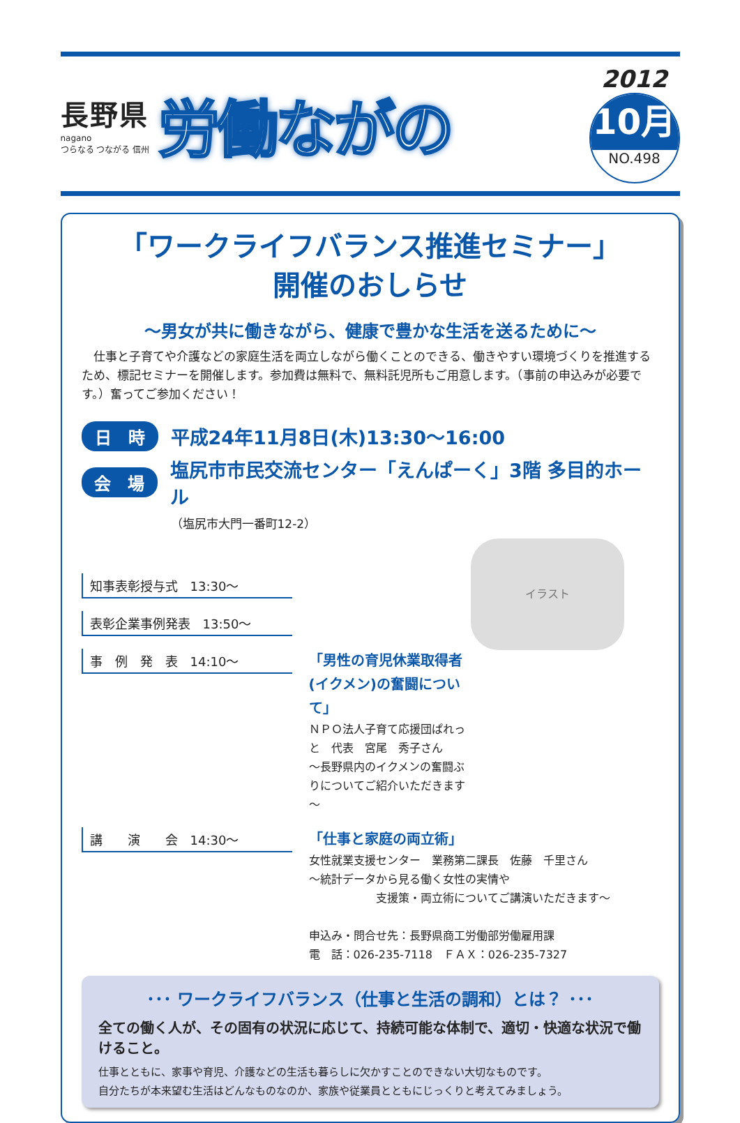長野県
nagano
つらなる つながる 信州
労働ながの
2012
10月
NO.498
「ワークライフバランス推進セミナー」
開催のおしらせ
～男女が共に働きながら、健康で豊かな生活を送るために～
　仕事と子育てや介護などの家庭生活を両立しながら働くことのできる、働きやすい環境づくりを推進するため、標記セミナーを開催します。参加費は無料で、無料託児所もご用意します。（事前の申込みが必要です。）奮ってご参加ください！
日　時 平成24年11月8日(木)13:30～16:00
会　場 塩尻市市民交流センター「えんぱーく」3階 多目的ホール
（塩尻市大門一番町12-2）
イラスト
知事表彰授与式　13:30～
表彰企業事例発表　13:50～
事　例　発　表　14:10～
「男性の育児休業取得者(イクメン)の奮闘について」
ＮＰＯ法人子育て応援団ぱれっと　代表　宮尾　秀子さん
～長野県内のイクメンの奮闘ぶりについてご紹介いただきます～
講　　演　　会　14:30～
「仕事と家庭の両立術」
女性就業支援センター　業務第二課長　佐藤　千里さん
～統計データから見る働く女性の実情や
　　　　　　支援策・両立術についてご講演いただきます～
申込み・問合せ先：長野県商工労働部労働雇用課
電　話：026-235-7118　ＦＡＸ：026-235-7327
･･･ ワークライフバランス（仕事と生活の調和）とは？ ･･･
全ての働く人が、その固有の状況に応じて、持続可能な体制で、適切・快適な状況で働けること。
仕事とともに、家事や育児、介護などの生活も暮らしに欠かすことのできない大切なものです。
自分たちが本来望む生活はどんなものなのか、家族や従業員とともにじっくりと考えてみましょう。